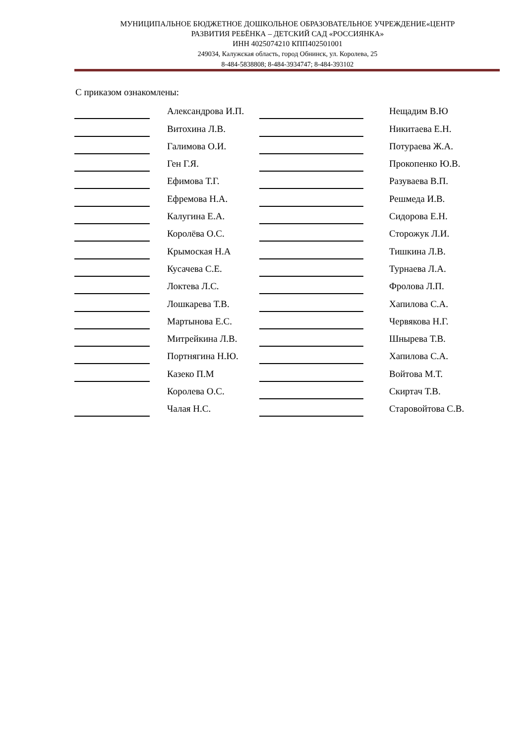МУНИЦИПАЛЬНОЕ БЮДЖЕТНОЕ ДОШКОЛЬНОЕ ОБРАЗОВАТЕЛЬНОЕ УЧРЕЖДЕНИЕ«ЦЕНТР
РАЗВИТИЯ РЕБЁНКА – ДЕТСКИЙ САД «РОССИЯНКА»
ИНН 4025074210 КПП402501001
249034, Калужская область, город Обнинск, ул. Королева, 25
8-484-5838808; 8-484-3934747; 8-484-393102
С приказом ознакомлены:
| | Александрова И.П. | | Нещадим В.Ю |
| | Витохина Л.В. | | Никитаева Е.Н. |
| | Галимова О.И. | | Потураева Ж.А. |
| | Ген Г.Я. | | Прокопенко Ю.В. |
| | Ефимова Т.Г. | | Разуваева В.П. |
| | Ефремова Н.А. | | Решмеда И.В. |
| | Калугина Е.А. | | Сидорова Е.Н. |
| | Королёва О.С. | | Сторожук Л.И. |
| | Крымоская Н.А | | Тишкина Л.В. |
| | Кусачева С.Е. | | Турнаева Л.А. |
| | Локтева Л.С. | | Фролова Л.П. |
| | Лошкарева Т.В. | | Хапилова С.А. |
| | Мартынова Е.С. | | Червякова Н.Г. |
| | Митрейкина Л.В. | | Шнырева Т.В. |
| | Портнягина Н.Ю. | | Хапилова С.А. |
| | Казеко П.М | | Войтова М.Т. |
| | Королева О.С. | | Скиртач Т.В. |
| | Чалая Н.С. | | Старовойтова С.В. |